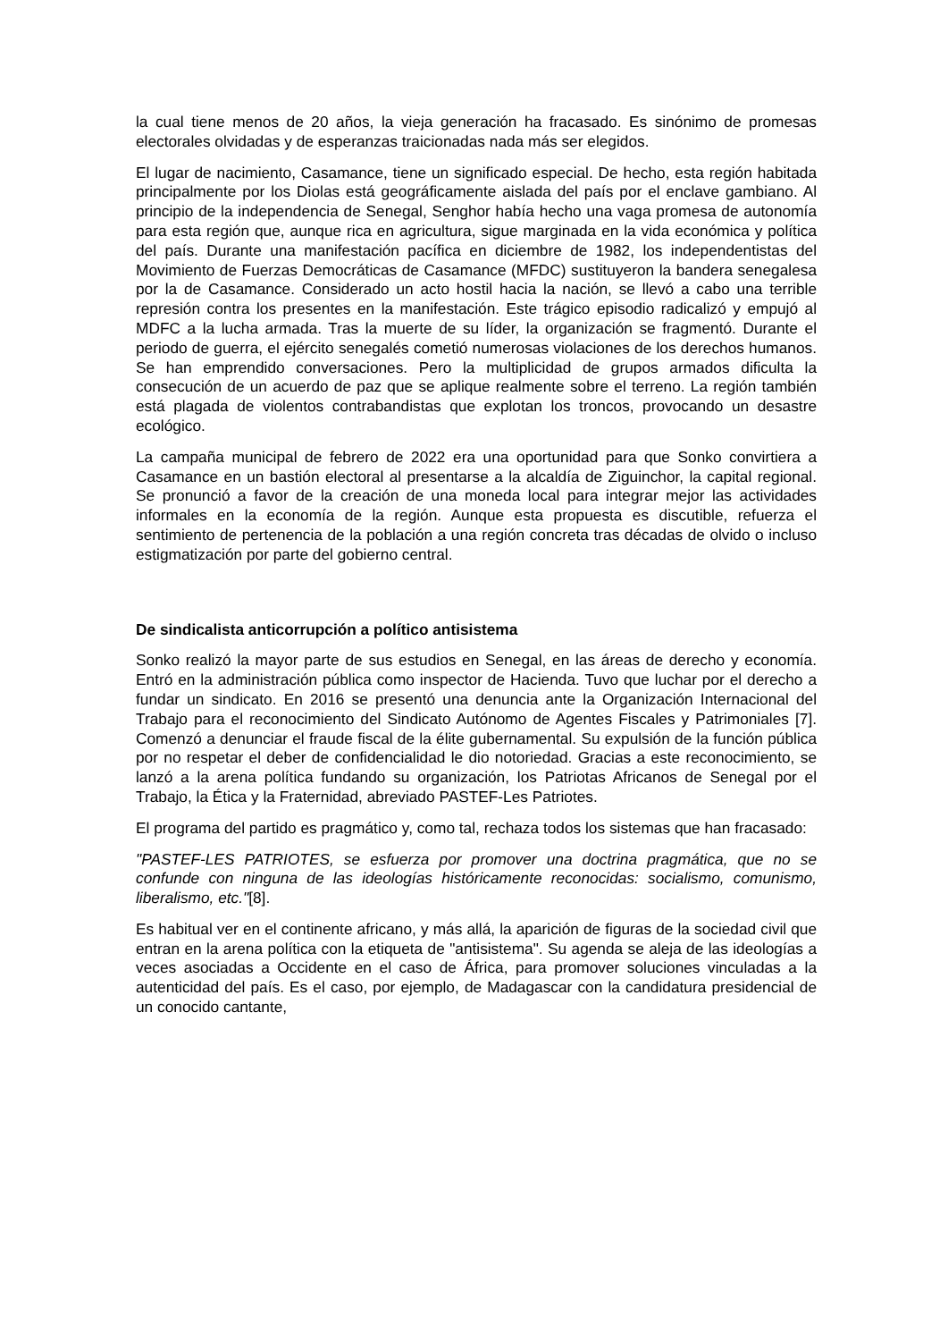la cual tiene menos de 20 años, la vieja generación ha fracasado. Es sinónimo de promesas electorales olvidadas y de esperanzas traicionadas nada más ser elegidos.
El lugar de nacimiento, Casamance, tiene un significado especial. De hecho, esta región habitada principalmente por los Diolas está geográficamente aislada del país por el enclave gambiano. Al principio de la independencia de Senegal, Senghor había hecho una vaga promesa de autonomía para esta región que, aunque rica en agricultura, sigue marginada en la vida económica y política del país. Durante una manifestación pacífica en diciembre de 1982, los independentistas del Movimiento de Fuerzas Democráticas de Casamance (MFDC) sustituyeron la bandera senegalesa por la de Casamance. Considerado un acto hostil hacia la nación, se llevó a cabo una terrible represión contra los presentes en la manifestación. Este trágico episodio radicalizó y empujó al MDFC a la lucha armada. Tras la muerte de su líder, la organización se fragmentó. Durante el periodo de guerra, el ejército senegalés cometió numerosas violaciones de los derechos humanos. Se han emprendido conversaciones. Pero la multiplicidad de grupos armados dificulta la consecución de un acuerdo de paz que se aplique realmente sobre el terreno. La región también está plagada de violentos contrabandistas que explotan los troncos, provocando un desastre ecológico.
La campaña municipal de febrero de 2022 era una oportunidad para que Sonko convirtiera a Casamance en un bastión electoral al presentarse a la alcaldía de Ziguinchor, la capital regional. Se pronunció a favor de la creación de una moneda local para integrar mejor las actividades informales en la economía de la región. Aunque esta propuesta es discutible, refuerza el sentimiento de pertenencia de la población a una región concreta tras décadas de olvido o incluso estigmatización por parte del gobierno central.
De sindicalista anticorrupción a político antisistema
Sonko realizó la mayor parte de sus estudios en Senegal, en las áreas de derecho y economía. Entró en la administración pública como inspector de Hacienda. Tuvo que luchar por el derecho a fundar un sindicato. En 2016 se presentó una denuncia ante la Organización Internacional del Trabajo para el reconocimiento del Sindicato Autónomo de Agentes Fiscales y Patrimoniales [7]. Comenzó a denunciar el fraude fiscal de la élite gubernamental. Su expulsión de la función pública por no respetar el deber de confidencialidad le dio notoriedad. Gracias a este reconocimiento, se lanzó a la arena política fundando su organización, los Patriotas Africanos de Senegal por el Trabajo, la Ética y la Fraternidad, abreviado PASTEF-Les Patriotes.
El programa del partido es pragmático y, como tal, rechaza todos los sistemas que han fracasado:
"PASTEF-LES PATRIOTES, se esfuerza por promover una doctrina pragmática, que no se confunde con ninguna de las ideologías históricamente reconocidas: socialismo, comunismo, liberalismo, etc."[8].
Es habitual ver en el continente africano, y más allá, la aparición de figuras de la sociedad civil que entran en la arena política con la etiqueta de "antisistema". Su agenda se aleja de las ideologías a veces asociadas a Occidente en el caso de África, para promover soluciones vinculadas a la autenticidad del país. Es el caso, por ejemplo, de Madagascar con la candidatura presidencial de un conocido cantante,